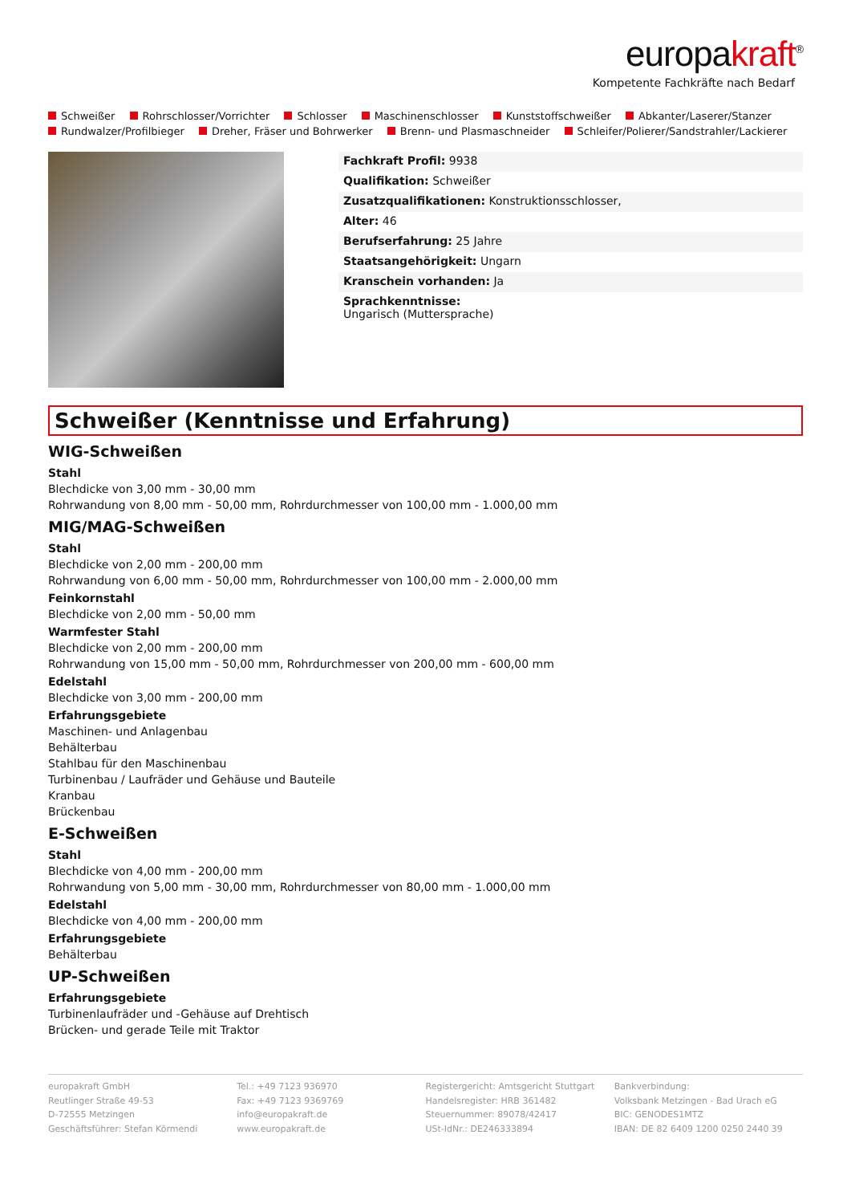europakraft<sup>®</sup>
Kompetente Fachkräfte nach Bedarf
Schweißer Rohrschlosser/Vorrichter Schlosser Maschinenschlosser Kunststoffschweißer Abkanter/Laserer/Stanzer
Rundwalzer/Profilbieger Dreher, Fräser und Bohrwerker Brenn- und Plasmaschneider Schleifer/Polierer/Sandstrahler/Lackierer
Fachkraft Profil: 9938
Qualifikation: Schweißer
Zusatzqualifikationen: Konstruktionsschlosser,
Alter: 46
Berufserfahrung: 25 Jahre
Staatsangehörigkeit: Ungarn
Kranschein vorhanden: Ja
Sprachkenntnisse:
Ungarisch (Muttersprache)
Schweißer (Kenntnisse und Erfahrung)
WIG-Schweißen
Stahl
Blechdicke von 3,00 mm - 30,00 mm
Rohrwandung von 8,00 mm - 50,00 mm, Rohrdurchmesser von 100,00 mm - 1.000,00 mm
MIG/MAG-Schweißen
Stahl
Blechdicke von 2,00 mm - 200,00 mm
Rohrwandung von 6,00 mm - 50,00 mm, Rohrdurchmesser von 100,00 mm - 2.000,00 mm
Feinkornstahl
Blechdicke von 2,00 mm - 50,00 mm
Warmfester Stahl
Blechdicke von 2,00 mm - 200,00 mm
Rohrwandung von 15,00 mm - 50,00 mm, Rohrdurchmesser von 200,00 mm - 600,00 mm
Edelstahl
Blechdicke von 3,00 mm - 200,00 mm
Erfahrungsgebiete
Maschinen- und Anlagenbau
Behälterbau
Stahlbau für den Maschinenbau
Turbinenbau / Laufräder und Gehäuse und Bauteile
Kranbau
Brückenbau
E-Schweißen
Stahl
Blechdicke von 4,00 mm - 200,00 mm
Rohrwandung von 5,00 mm - 30,00 mm, Rohrdurchmesser von 80,00 mm - 1.000,00 mm
Edelstahl
Blechdicke von 4,00 mm - 200,00 mm
Erfahrungsgebiete
Behälterbau
UP-Schweißen
Erfahrungsgebiete
Turbinenlaufräder und -Gehäuse auf Drehtisch
Brücken- und gerade Teile mit Traktor
europakraft GmbH
Reutlinger Straße 49-53
D-72555 Metzingen
Geschäftsführer: Stefan Körmendi
Tel.: +49 7123 936970
Fax: +49 7123 9369769
info@europakraft.de
www.europakraft.de
Registergericht: Amtsgericht Stuttgart
Handelsregister: HRB 361482
Steuernummer: 89078/42417
USt-IdNr.: DE246333894
Bankverbindung:
Volksbank Metzingen - Bad Urach eG
BIC: GENODES1MTZ
IBAN: DE 82 6409 1200 0250 2440 39